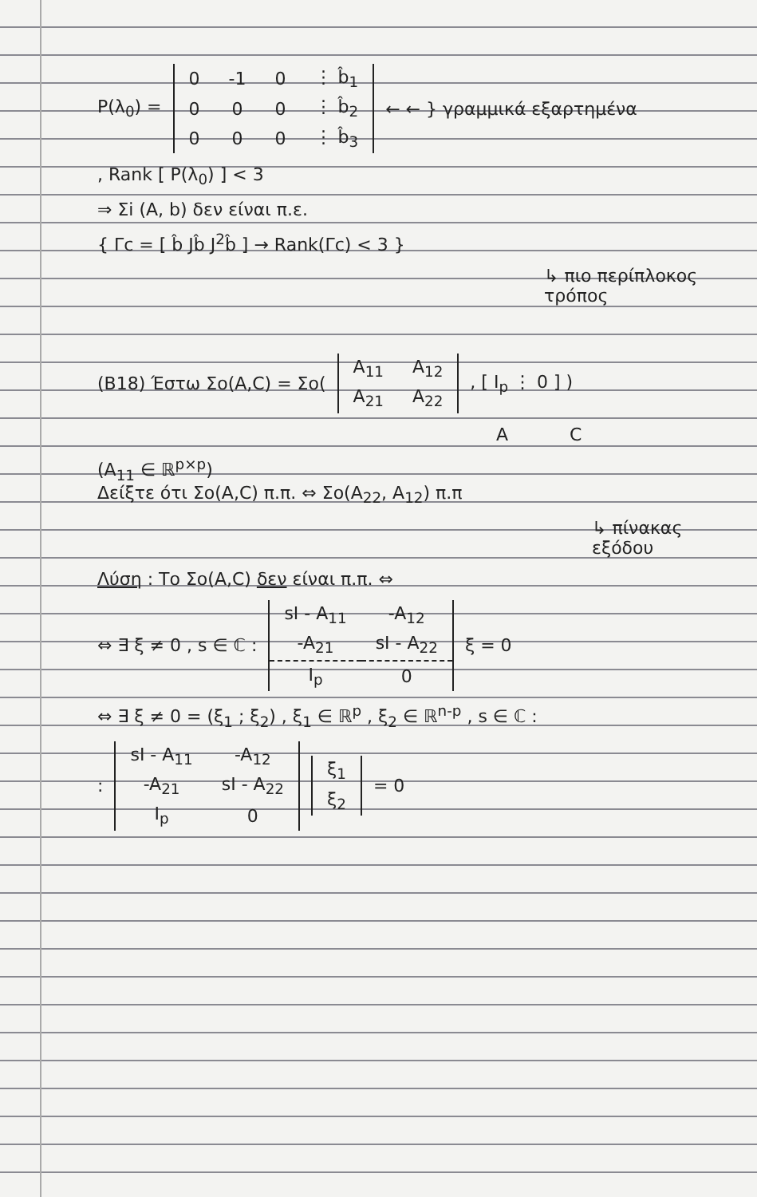P(λ<sub>0</sub>) =
| 0 | -1 | 0 | ⋮ b̂<sub>1</sub> |
| 0 | 0 | 0 | ⋮ b̂<sub>2</sub> |
| 0 | 0 | 0 | ⋮ b̂<sub>3</sub> |
← ← } γραμμικά εξαρτημένα
, Rank [ P(λ<sub>0</sub>) ] < 3
⇒ Σi (A, b) δεν είναι π.ε.
{ Γc = [ b̂ Jb̂ J<sup>2</sup>b̂ ] → Rank(Γc) < 3 }
↳ πιο περίπλοκος τρόπος
(B18) Έστω Σo(A,C) = Σo(
| A<sub>11</sub> | A<sub>12</sub> |
| A<sub>21</sub> | A<sub>22</sub> |
, [ I<sub>p</sub> ⋮ 0 ] )
A C
(A<sub>11</sub> ∈ ℝ<sup>p×p</sup>)
Δείξτε ότι Σo(A,C) π.π. ⇔ Σo(A<sub>22</sub>, A<sub>12</sub>) π.π
↳ πίνακας εξόδου
Λύση : Το Σo(A,C) δεν είναι π.π. ⇔
⇔ ∃ ξ ≠ 0 , s ∈ ℂ :
| sI - A<sub>11</sub> | -A<sub>12</sub> |
| -A<sub>21</sub> | sI - A<sub>22</sub> |
| I<sub>p</sub> | 0 |
ξ = 0
⇔ ∃ ξ ≠ 0 = (ξ<sub>1</sub> ; ξ<sub>2</sub>) , ξ<sub>1</sub> ∈ ℝ<sup>p</sup> , ξ<sub>2</sub> ∈ ℝ<sup>n-p</sup> , s ∈ ℂ :
:
| sI - A<sub>11</sub> | -A<sub>12</sub> |
| -A<sub>21</sub> | sI - A<sub>22</sub> |
| I<sub>p</sub> | 0 |
| ξ<sub>1</sub> |
| ξ<sub>2</sub> |
= 0